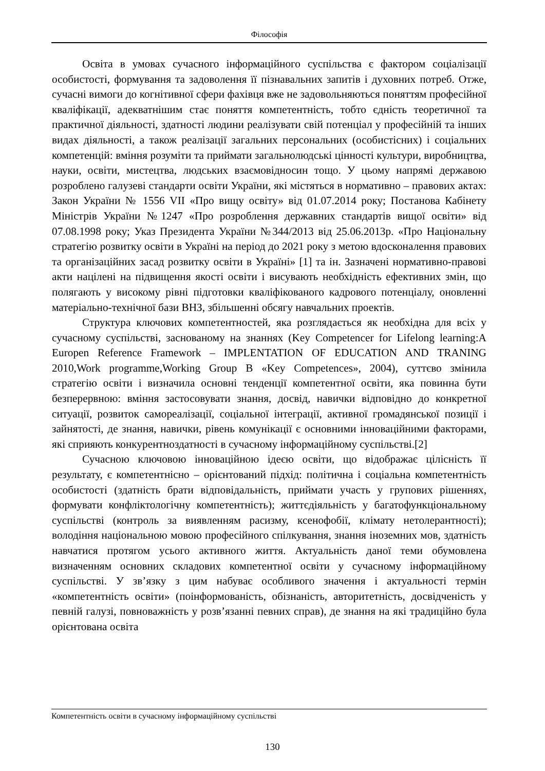Філософія
Освіта в умовах сучасного інформаційного суспільства є фактором соціалізації особистості, формування та задоволення її пізнавальних запитів і духовних потреб. Отже, сучасні вимоги до когнітивної сфери фахівця вже не задовольняються поняттям професійної кваліфікації, адекватнішим стає поняття компетентність, тобто єдність теоретичної та практичної діяльності, здатності людини реалізувати свій потенціал у професійній та інших видах діяльності, а також реалізації загальних персональних (особистісних) і соціальних компетенцій: вміння розуміти та приймати загальнолюдські цінності культури, виробництва, науки, освіти, мистецтва, людських взаємовідносин тощо. У цьому напрямі державою розроблено галузеві стандарти освіти України, які містяться в нормативно – правових актах: Закон України № 1556 VII «Про вищу освіту» від 01.07.2014 року; Постанова Кабінету Міністрів України №1247 «Про розроблення державних стандартів вищої освіти» від 07.08.1998 року; Указ Президента України №344/2013 від 25.06.2013р. «Про Національну стратегію розвитку освіти в Україні на період до 2021 року з метою вдосконалення правових та організаційних засад розвитку освіти в Україні» [1] та ін. Зазначені нормативно-правові акти націлені на підвищення якості освіти і висувають необхідність ефективних змін, що полягають у високому рівні підготовки кваліфікованого кадрового потенціалу, оновленні матеріально-технічної бази ВНЗ, збільшенні обсягу навчальних проектів.
Структура ключових компетентностей, яка розглядається як необхідна для всіх у сучасному суспільстві, заснованому на знаннях (Key Competencer for Lifelong learning:A Europen Reference Framework – IMPLENTATION OF EDUCATION AND TRANING 2010,Work programme,Working Group B «Key Competences», 2004), суттєво змінила стратегію освіти і визначила основні тенденції компетентної освіти, яка повинна бути безперервною: вміння застосовувати знання, досвід, навички відповідно до конкретної ситуації, розвиток самореалізації, соціальної інтеграції, активної громадянської позиції і зайнятості, де знання, навички, рівень комунікації є основними інноваційними факторами, які сприяють конкурентноздатності в сучасному інформаційному суспільстві.[2]
Сучасною ключовою інноваційною ідеєю освіти, що відображає цілісність її результату, є компетентнісно – орієнтований підхід: політична і соціальна компетентність особистості (здатність брати відповідальність, приймати участь у групових рішеннях, формувати конфліктологічну компетентність); життєдіяльність у багатофункціональному суспільстві (контроль за виявленням расизму, ксенофобії, клімату нетолерантності); володіння національною мовою професійного спілкування, знання іноземних мов, здатність навчатися протягом усього активного життя. Актуальність даної теми обумовлена визначенням основних складових компетентної освіти у сучасному інформаційному суспільстві. У зв’язку з цим набуває особливого значення і актуальності термін «компетентність освіти» (поінформованість, обізнаність, авторитетність, досвідченість у певній галузі, повноважність у розв’язанні певних справ), де знання на які традиційно була орієнтована освіта
Компетентність освіти в сучасному інформаційному суспільстві
130